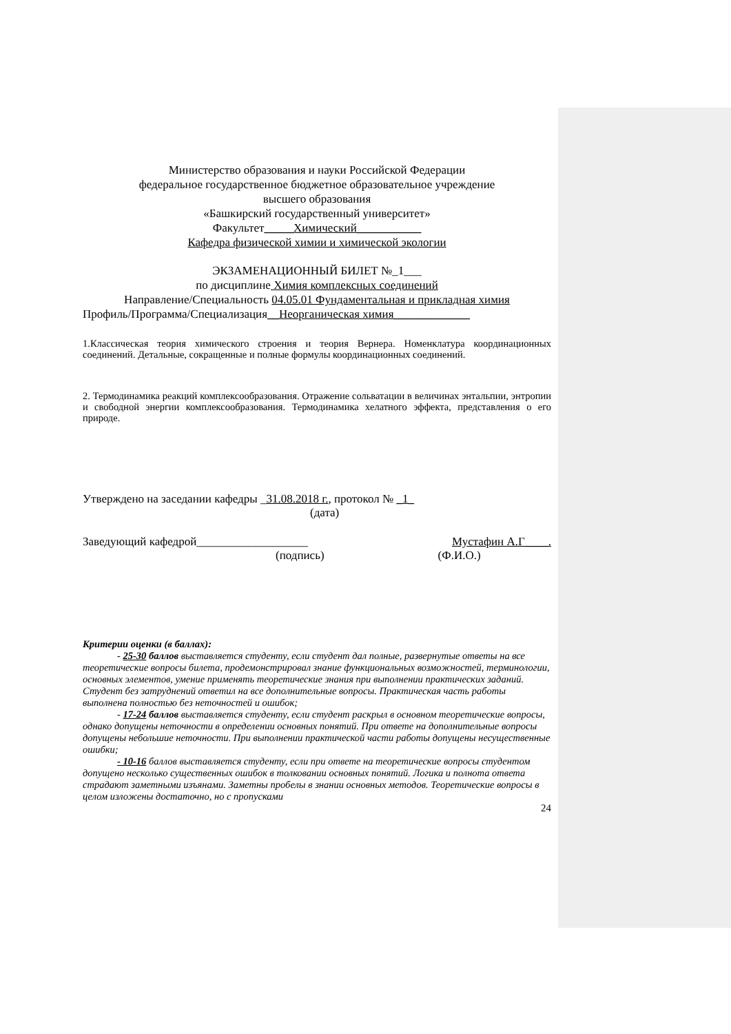Министерство образования и науки Российской Федерации
федеральное государственное бюджетное образовательное учреждение
высшего образования
«Башкирский государственный университет»
Факультет_____Химический___________
Кафедра физической химии и химической экологии
ЭКЗАМЕНАЦИОННЫЙ БИЛЕТ №_1___
по дисциплине Химия комплексных соединений
Направление/Специальность 04.05.01 Фундаментальная и прикладная химия
Профиль/Программа/Специализация__Неорганическая химия_____________
1.Классическая теория химического строения и теория Вернера. Номенклатура координационных соединений. Детальные, сокращенные и полные формулы координационных соединений.
2. Термодинамика реакций комплексообразования. Отражение сольватации в величинах энтальпии, энтропии и свободной энергии комплексообразования. Термодинамика хелатного эффекта, представления о его природе.
Утверждено на заседании кафедры _31.08.2018 г., протокол № _1_
(дата)
Заведующий кафедрой___________________ Мустафин А.Г____.
(подпись) (Ф.И.О.)
Критерии оценки (в баллах):
- 25-30 баллов выставляется студенту, если студент дал полные, развернутые ответы на все теоретические вопросы билета, продемонстрировал знание функциональных возможностей, терминологии, основных элементов, умение применять теоретические знания при выполнении практических заданий. Студент без затруднений ответил на все дополнительные вопросы. Практическая часть работы выполнена полностью без неточностей и ошибок;
- 17-24 баллов выставляется студенту, если студент раскрыл в основном теоретические вопросы, однако допущены неточности в определении основных понятий. При ответе на дополнительные вопросы допущены небольшие неточности. При выполнении практической части работы допущены несущественные ошибки;
- 10-16 баллов выставляется студенту, если при ответе на теоретические вопросы студентом допущено несколько существенных ошибок в толковании основных понятий. Логика и полнота ответа страдают заметными изъянами. Заметны пробелы в знании основных методов. Теоретические вопросы в целом изложены достаточно, но с пропусками
24